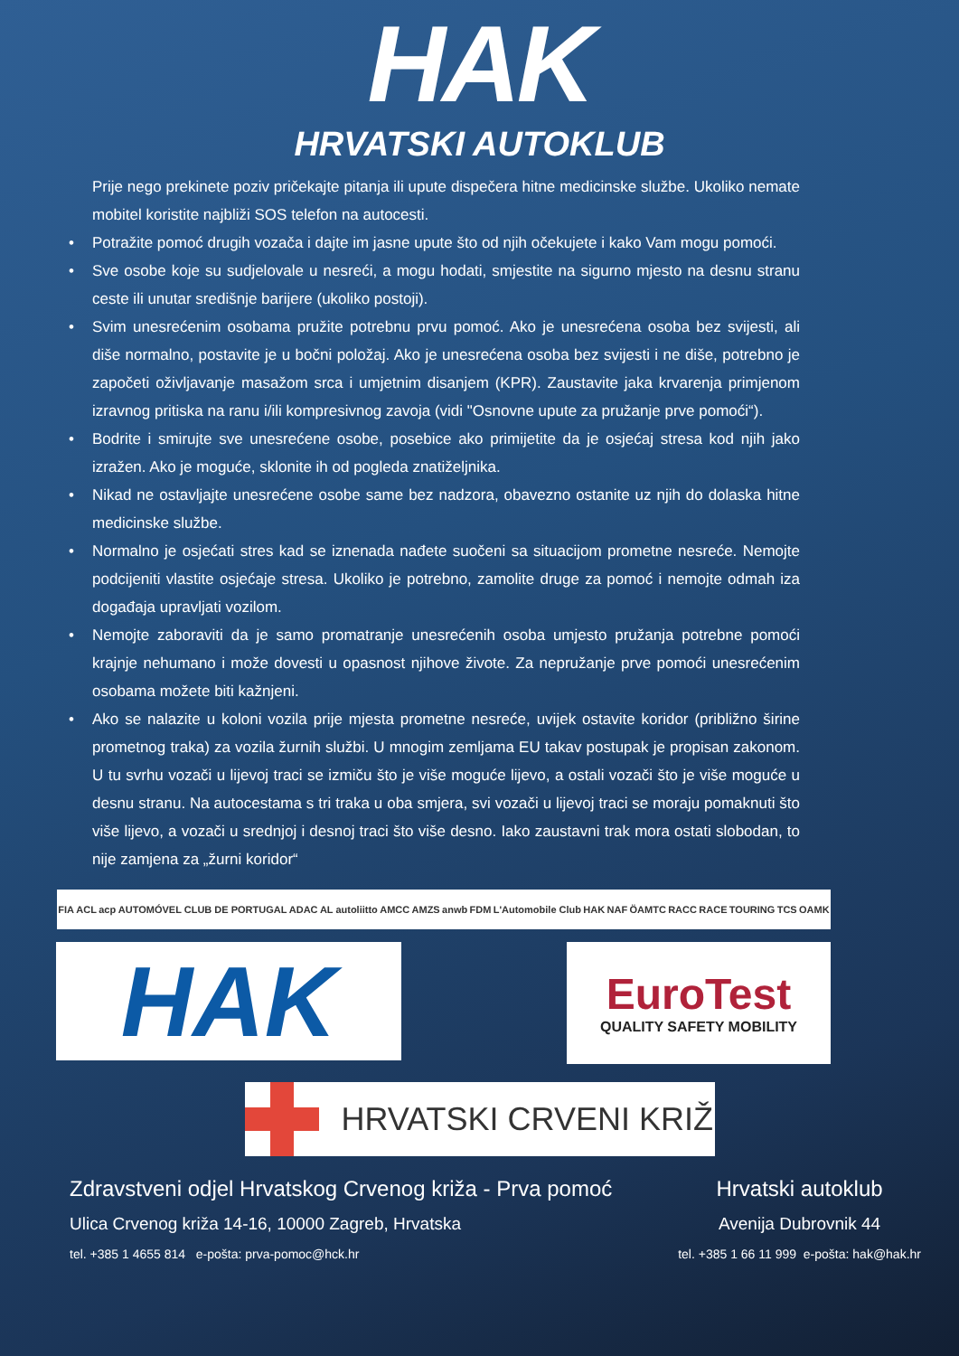HAK
HRVATSKI AUTOKLUB
Prije nego prekinete poziv pričekajte pitanja ili upute dispečera hitne medicinske službe. Ukoliko nemate mobitel koristite najbliži SOS telefon na autocesti.
• Potražite pomoć drugih vozača i dajte im jasne upute što od njih očekujete i kako Vam mogu pomoći.
• Sve osobe koje su sudjelovale u nesreći, a mogu hodati, smjestite na sigurno mjesto na desnu stranu ceste ili unutar središnje barijere (ukoliko postoji).
• Svim unesrećenim osobama pružite potrebnu prvu pomoć. Ako je unesrećena osoba bez svijesti, ali diše normalno, postavite je u bočni položaj. Ako je unesrećena osoba bez svijesti i ne diše, potrebno je započeti oživljavanje masažom srca i umjetnim disanjem (KPR). Zaustavite jaka krvarenja primjenom izravnog pritiska na ranu i/ili kompresivnog zavoja (vidi "Osnovne upute za pružanje prve pomoći“).
• Bodrite i smirujte sve unesrećene osobe, posebice ako primijetite da je osjećaj stresa kod njih jako izražen. Ako je moguće, sklonite ih od pogleda znatiželjnika.
• Nikad ne ostavljajte unesrećene osobe same bez nadzora, obavezno ostanite uz njih do dolaska hitne medicinske službe.
• Normalno je osjećati stres kad se iznenada nađete suočeni sa situacijom prometne nesreće. Nemojte podcijeniti vlastite osjećaje stresa. Ukoliko je potrebno, zamolite druge za pomoć i nemojte odmah iza događaja upravljati vozilom.
• Nemojte zaboraviti da je samo promatranje unesrećenih osoba umjesto pružanja potrebne pomoći krajnje nehumano i može dovesti u opasnost njihove živote. Za nepružanje prve pomoći unesrećenim osobama možete biti kažnjeni.
• Ako se nalazite u koloni vozila prije mjesta prometne nesreće, uvijek ostavite koridor (približno širine prometnog traka) za vozila žurnih službi. U mnogim zemljama EU takav postupak je propisan zakonom. U tu svrhu vozači u lijevoj traci se izmiču što je više moguće lijevo, a ostali vozači što je više moguće u desnu stranu. Na autocestama s tri traka u oba smjera, svi vozači u lijevoj traci se moraju pomaknuti što više lijevo, a vozači u srednjoj i desnoj traci što više desno. Iako zaustavni trak mora ostati slobodan, to nije zamjena za „žurni koridor“
FIA ACL acp AUTOMÓVEL CLUB DE PORTUGAL ADAC AL autoliitto AMCC AMZS anwb FDM L'Automobile Club HAK NAF ÖAMTC RACC RACE TOURING TCS OAMK
HAK
EuroTest
QUALITY SAFETY MOBILITY
HRVATSKI CRVENI KRIŽ
Zdravstveni odjel Hrvatskog Crvenog križa - Prva pomoć
Ulica Crvenog križa 14-16, 10000 Zagreb, Hrvatska
tel. +385 1 4655 814 e-pošta: prva-pomoc@hck.hr
Hrvatski autoklub
Avenija Dubrovnik 44
tel. +385 1 66 11 999 e-pošta: hak@hak.hr